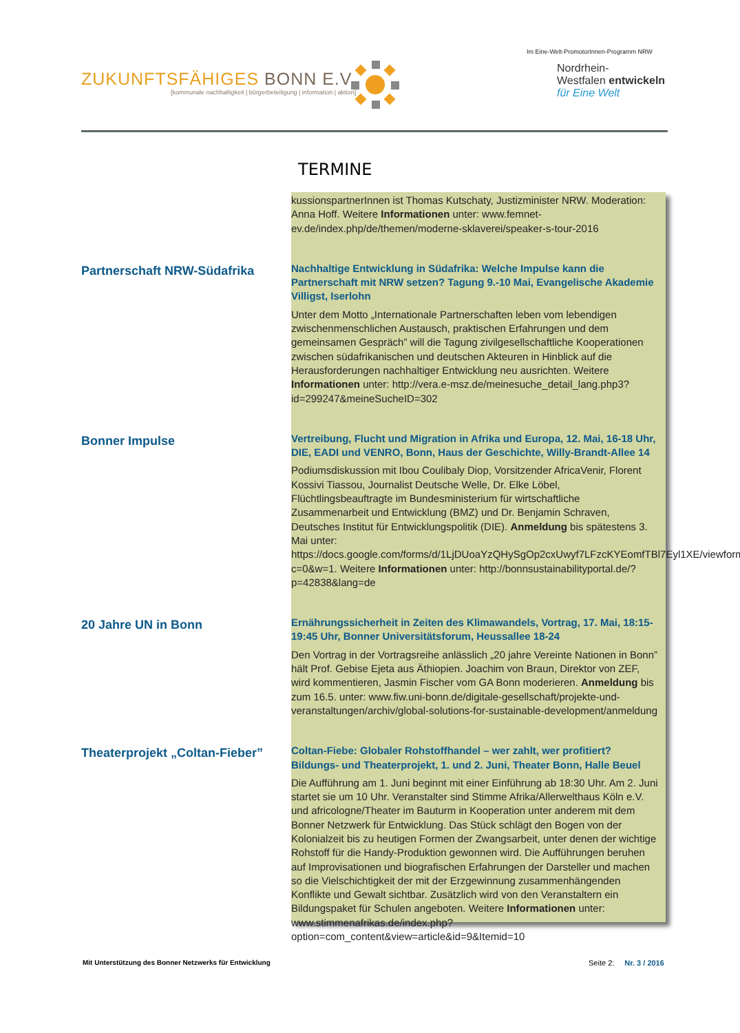ZUKUNFTSFÄHIGES BONN E.V.
[kommunale nachhaltigkeit | bürgerbeteiligung | information | aktion]
Im Eine-Welt-PromotorInnen-Programm NRW
Nordrhein-
Westfalen entwickeln
für Eine Welt
TERMINE
kussionspartnerInnen ist Thomas Kutschaty, Justizminister NRW. Moderation: Anna Hoff. Weitere Informationen unter: www.femnet-ev.de/index.php/de/themen/moderne-sklaverei/speaker-s-tour-2016
Partnerschaft NRW-Südafrika
Nachhaltige Entwicklung in Südafrika: Welche Impulse kann die Partnerschaft mit NRW setzen? Tagung 9.-10 Mai, Evangelische Akademie Villigst, Iserlohn
Unter dem Motto „Internationale Partnerschaften leben vom lebendigen zwischenmenschlichen Austausch, praktischen Erfahrungen und dem gemeinsamen Gespräch” will die Tagung zivilgesellschaftliche Kooperationen zwischen südafrikanischen und deutschen Akteuren in Hinblick auf die Herausforderungen nachhaltiger Entwicklung neu ausrichten. Weitere Informationen unter: http://vera.e-msz.de/meinesuche_detail_lang.php3?id=299247&meineSucheID=302
Bonner Impulse
Vertreibung, Flucht und Migration in Afrika und Europa, 12. Mai, 16-18 Uhr, DIE, EADI und VENRO, Bonn, Haus der Geschichte, Willy-Brandt-Allee 14
Podiumsdiskussion mit Ibou Coulibaly Diop, Vorsitzender AfricaVenir, Florent Kossivi Tiassou, Journalist Deutsche Welle, Dr. Elke Löbel, Flüchtlingsbeauftragte im Bundesministerium für wirtschaftliche Zusammenarbeit und Entwicklung (BMZ) und Dr. Benjamin Schraven, Deutsches Institut für Entwicklungspolitik (DIE). Anmeldung bis spätestens 3. Mai unter: https://docs.google.com/forms/d/1LjDUoaYzQHySgOp2cxUwyf7LFzcKYEomfTBl7Eyl1XE/viewform?c=0&w=1. Weitere Informationen unter: http://bonnsustainabilityportal.de/?p=42838&lang=de
20 Jahre UN in Bonn
Ernährungssicherheit in Zeiten des Klimawandels, Vortrag, 17. Mai, 18:15-19:45 Uhr, Bonner Universitätsforum, Heussallee 18-24
Den Vortrag in der Vortragsreihe anlässlich „20 jahre Vereinte Nationen in Bonn” hält Prof. Gebise Ejeta aus Äthiopien. Joachim von Braun, Direktor von ZEF, wird kommentieren, Jasmin Fischer vom GA Bonn moderieren. Anmeldung bis zum 16.5. unter: www.fiw.uni-bonn.de/digitale-gesellschaft/projekte-und-veranstaltungen/archiv/global-solutions-for-sustainable-development/anmeldung
Theaterprojekt „Coltan-Fieber”
Coltan-Fiebe: Globaler Rohstoffhandel – wer zahlt, wer profitiert? Bildungs- und Theaterprojekt, 1. und 2. Juni, Theater Bonn, Halle Beuel
Die Aufführung am 1. Juni beginnt mit einer Einführung ab 18:30 Uhr. Am 2. Juni startet sie um 10 Uhr. Veranstalter sind Stimme Afrika/Allerwelthaus Köln e.V. und africologne/Theater im Bauturm in Kooperation unter anderem mit dem Bonner Netzwerk für Entwicklung. Das Stück schlägt den Bogen von der Kolonialzeit bis zu heutigen Formen der Zwangsarbeit, unter denen der wichtige Rohstoff für die Handy-Produktion gewonnen wird. Die Aufführungen beruhen auf Improvisationen und biografischen Erfahrungen der Darsteller und machen so die Vielschichtigkeit der mit der Erzgewinnung zusammenhängenden Konflikte und Gewalt sichtbar. Zusätzlich wird von den Veranstaltern ein Bildungspaket für Schulen angeboten. Weitere Informationen unter: www.stimmenafrikas.de/index.php?option=com_content&view=article&id=9&Itemid=10
Mit Unterstützung des Bonner Netzwerks für Entwicklung
Seite 2: Nr. 3 / 2016